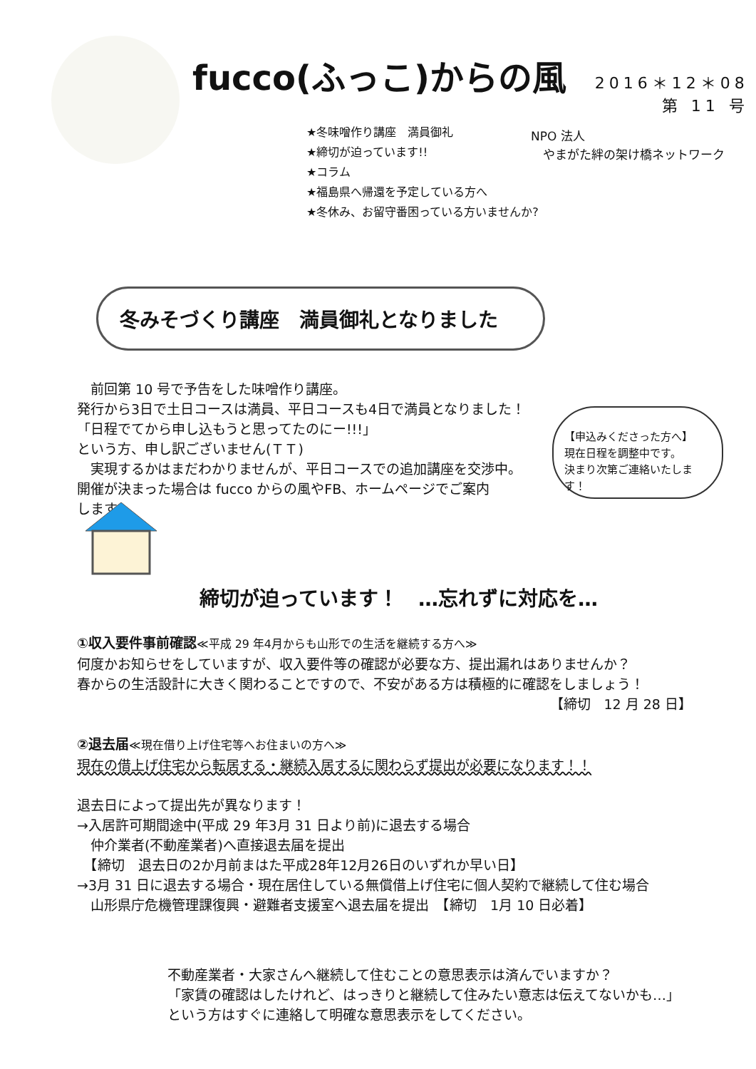fucco(ふっこ)からの風
2016＊12＊08
第 11 号
★冬味噌作り講座　満員御礼
★締切が迫っています!!
★コラム
★福島県へ帰還を予定している方へ
★冬休み、お留守番困っている方いませんか?
NPO 法人
　やまがた絆の架け橋ネットワーク
冬みそづくり講座　満員御礼となりました
　前回第 10 号で予告をした味噌作り講座。
発行から3日で土日コースは満員、平日コースも4日で満員となりました！
「日程でてから申し込もうと思ってたのにー!!!」
という方、申し訳ございません(ＴＴ)
　実現するかはまだわかりませんが、平日コースでの追加講座を交渉中。
開催が決まった場合は fucco からの風やFB、ホームページでご案内
します。
【申込みくださった方へ】
現在日程を調整中です。
決まり次第ご連絡いたします！
締切が迫っています！　…忘れずに対応を…
①収入要件事前確認≪平成 29 年4月からも山形での生活を継続する方へ≫
何度かお知らせをしていますが、収入要件等の確認が必要な方、提出漏れはありませんか？
春からの生活設計に大きく関わることですので、不安がある方は積極的に確認をしましょう！
【締切　12 月 28 日】
②退去届≪現在借り上げ住宅等へお住まいの方へ≫
現在の借上げ住宅から転居する・継続入居するに関わらず提出が必要になります！！
退去日によって提出先が異なります！
→入居許可期間途中(平成 29 年3月 31 日より前)に退去する場合
　仲介業者(不動産業者)へ直接退去届を提出
　【締切　退去日の2か月前まはた平成28年12月26日のいずれか早い日】
→3月 31 日に退去する場合・現在居住している無償借上げ住宅に個人契約で継続して住む場合
　山形県庁危機管理課復興・避難者支援室へ退去届を提出　【締切　1月 10 日必着】
不動産業者・大家さんへ継続して住むことの意思表示は済んでいますか？
「家賃の確認はしたけれど、はっきりと継続して住みたい意志は伝えてないかも…」
という方はすぐに連絡して明確な意思表示をしてください。